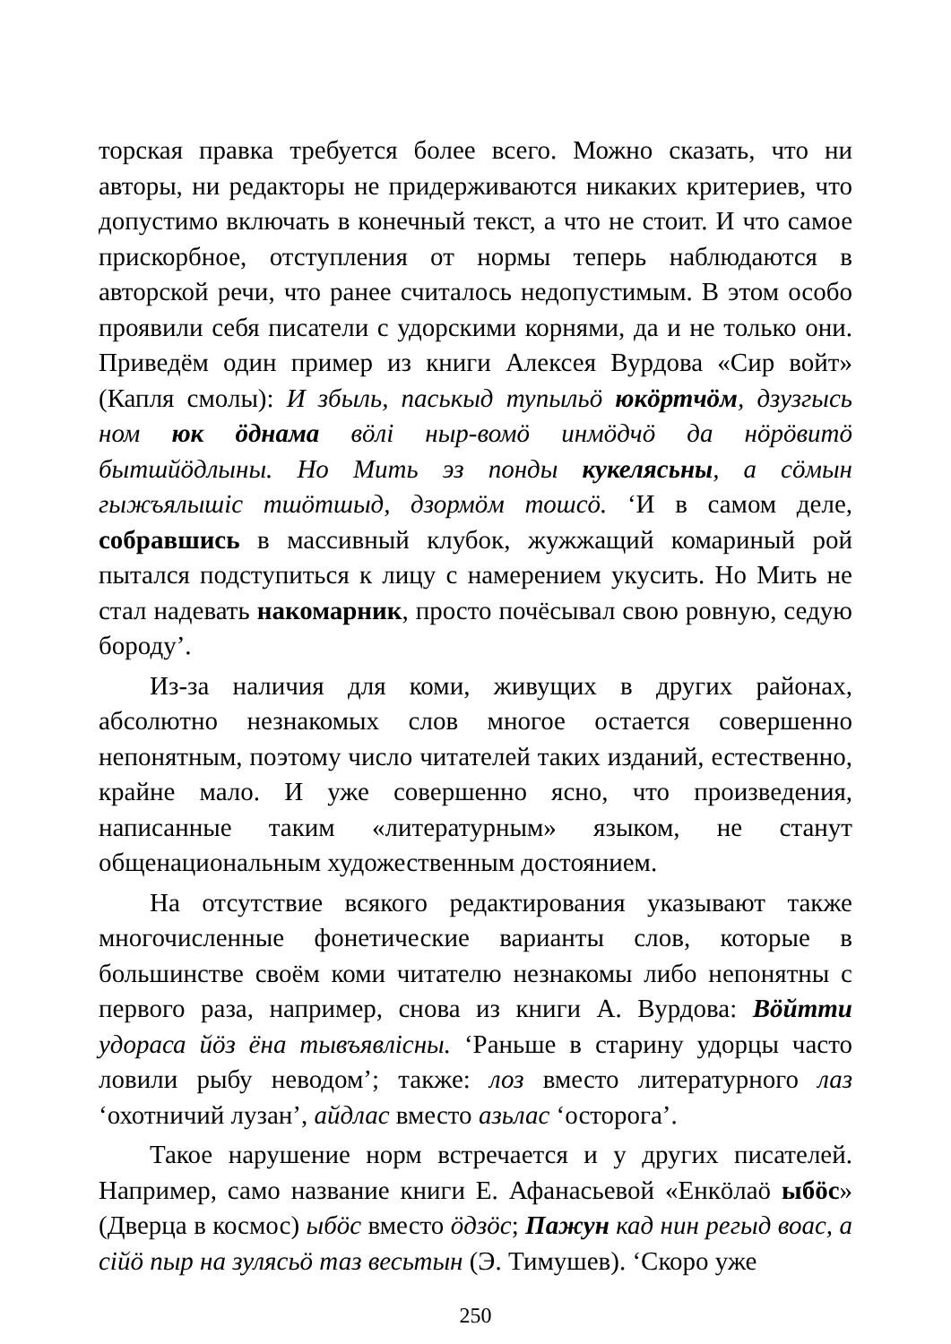торская правка требуется более всего. Можно сказать, что ни авторы, ни редакторы не придерживаются никаких критериев, что допустимо включать в конечный текст, а что не стоит. И что самое прискорбное, отступления от нормы теперь наблюдаются в авторской речи, что ранее считалось недопустимым. В этом особо проявили себя писатели с удорскими корнями, да и не только они. Приведём один пример из книги Алексея Вурдова «Сир войт» (Капля смолы): И збыль, паськыд тупыльӧ юкӧртчӧм, дзузгысь ном юк ӧднама вӧлі ныр-вомӧ инмӧдчӧ да нӧрӧвитӧ бытшйӧдлыны. Но Мить эз понды кукелясьны, а сӧмын гыжъялышіс тшӧтшыд, дзормӧм тошсӧ. ‘И в самом деле, собравшись в массивный клубок, жужжащий комариный рой пытался подступиться к лицу с намерением укусить. Но Мить не стал надевать накомарник, просто почёсывал свою ровную, седую бороду’.
Из-за наличия для коми, живущих в других районах, абсолютно незнакомых слов многое остается совершенно непонятным, поэтому число читателей таких изданий, естественно, крайне мало. И уже совершенно ясно, что произведения, написанные таким «литературным» языком, не станут общенациональным художественным достоянием.
На отсутствие всякого редактирования указывают также многочисленные фонетические варианты слов, которые в большинстве своём коми читателю незнакомы либо непонятны с первого раза, например, снова из книги А. Вурдова: Вӧйтти удораса йӧз ёна тывъявлісны. ‘Раньше в старину удорцы часто ловили рыбу неводом’; также: лоз вместо литературного лаз ‘охотничий лузан’, айдлас вместо азьлас ‘осторога’.
Такое нарушение норм встречается и у других писателей. Например, само название книги Е. Афанасьевой «Енкӧлаӧ ыбӧс» (Дверца в космос) ыбӧс вместо ӧдзӧс; Пажун кад нин регыд воас, а сійӧ пыр на зулясьӧ таз весьтын (Э. Тимушев). ‘Скоро уже
250